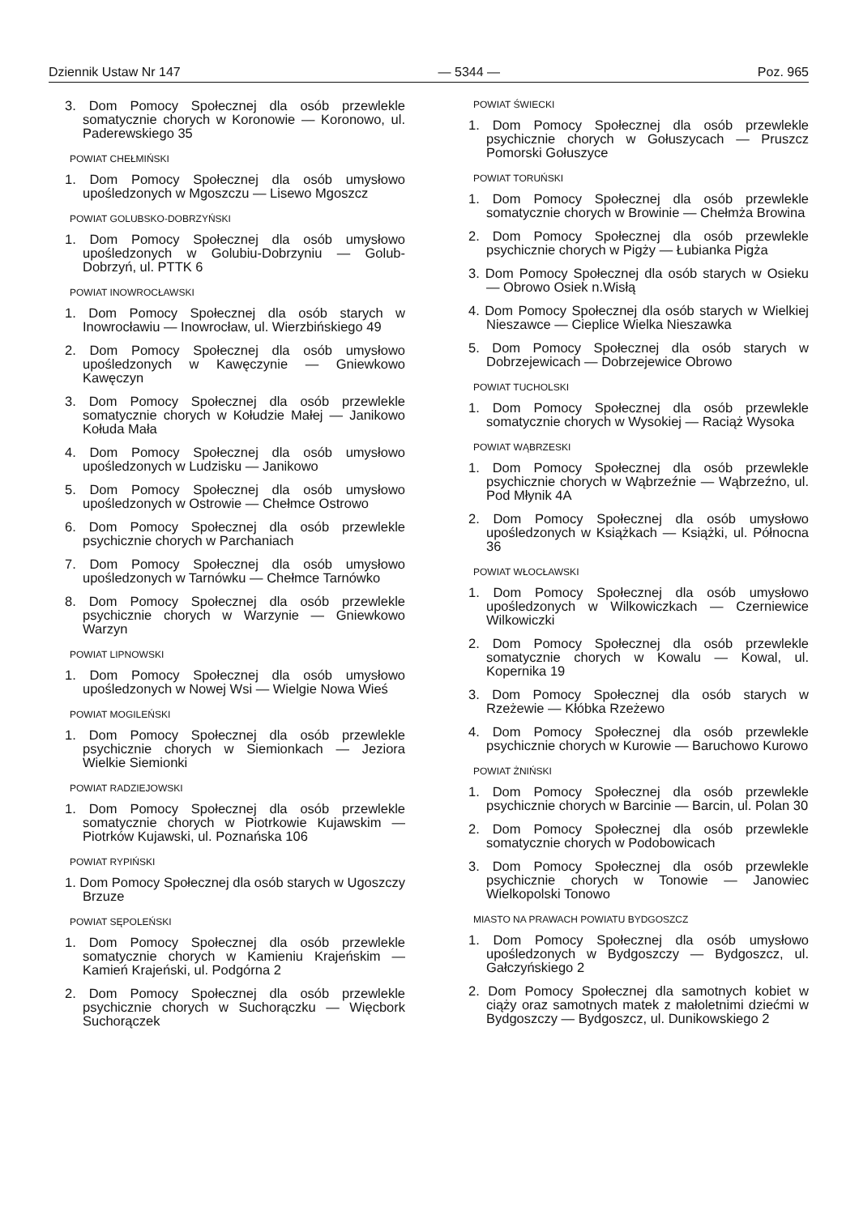Dziennik Ustaw Nr 147 — 5344 — Poz. 965
3. Dom Pomocy Społecznej dla osób przewlekle somatycznie chorych w Koronowie — Koronowo, ul. Paderewskiego 35
POWIAT CHEŁMIŃSKI
1. Dom Pomocy Społecznej dla osób umysłowo upośledzonych w Mgoszczu — Lisewo Mgoszcz
POWIAT GOLUBSKO-DOBRZYŃSKI
1. Dom Pomocy Społecznej dla osób umysłowo upośledzonych w Golubiu-Dobrzyniu — Golub-Dobrzyń, ul. PTTK 6
POWIAT INOWROCŁAWSKI
1. Dom Pomocy Społecznej dla osób starych w Inowrocławiu — Inowrocław, ul. Wierzbińskiego 49
2. Dom Pomocy Społecznej dla osób umysłowo upośledzonych w Kawęczynie — Gniewkowo Kawęczyn
3. Dom Pomocy Społecznej dla osób przewlekle somatycznie chorych w Kołudzie Małej — Janikowo Kołuda Mała
4. Dom Pomocy Społecznej dla osób umysłowo upośledzonych w Ludzisku — Janikowo
5. Dom Pomocy Społecznej dla osób umysłowo upośledzonych w Ostrowie — Chełmce Ostrowo
6. Dom Pomocy Społecznej dla osób przewlekle psychicznie chorych w Parchaniach
7. Dom Pomocy Społecznej dla osób umysłowo upośledzonych w Tarnówku — Chełmce Tarnówko
8. Dom Pomocy Społecznej dla osób przewlekle psychicznie chorych w Warzynie — Gniewkowo Warzyn
POWIAT LIPNOWSKI
1. Dom Pomocy Społecznej dla osób umysłowo upośledzonych w Nowej Wsi — Wielgie Nowa Wieś
POWIAT MOGILEŃSKI
1. Dom Pomocy Społecznej dla osób przewlekle psychicznie chorych w Siemionkach — Jeziora Wielkie Siemionki
POWIAT RADZIEJOWSKI
1. Dom Pomocy Społecznej dla osób przewlekle somatycznie chorych w Piotrkowie Kujawskim — Piotrków Kujawski, ul. Poznańska 106
POWIAT RYPIŃSKI
1. Dom Pomocy Społecznej dla osób starych w Ugoszczy Brzuze
POWIAT SĘPOLEŃSKI
1. Dom Pomocy Społecznej dla osób przewlekle somatycznie chorych w Kamieniu Krajeńskim — Kamień Krajeński, ul. Podgórna 2
2. Dom Pomocy Społecznej dla osób przewlekle psychicznie chorych w Suchorączku — Więcbork Suchorączek
POWIAT ŚWIECKI
1. Dom Pomocy Społecznej dla osób przewlekle psychicznie chorych w Gołuszycach — Pruszcz Pomorski Gołuszyce
POWIAT TORUŃSKI
1. Dom Pomocy Społecznej dla osób przewlekle somatycznie chorych w Browinie — Chełmża Browina
2. Dom Pomocy Społecznej dla osób przewlekle psychicznie chorych w Pigży — Łubianka Pigża
3. Dom Pomocy Społecznej dla osób starych w Osieku — Obrowo Osiek n.Wisłą
4. Dom Pomocy Społecznej dla osób starych w Wielkiej Nieszawce — Cieplice Wielka Nieszawka
5. Dom Pomocy Społecznej dla osób starych w Dobrzejewicach — Dobrzejewice Obrowo
POWIAT TUCHOLSKI
1. Dom Pomocy Społecznej dla osób przewlekle somatycznie chorych w Wysokiej — Raciąż Wysoka
POWIAT WĄBRZESKI
1. Dom Pomocy Społecznej dla osób przewlekle psychicznie chorych w Wąbrzeźnie — Wąbrzeźno, ul. Pod Młynik 4A
2. Dom Pomocy Społecznej dla osób umysłowo upośledzonych w Książkach — Książki, ul. Północna 36
POWIAT WŁOCŁAWSKI
1. Dom Pomocy Społecznej dla osób umysłowo upośledzonych w Wilkowiczkach — Czerniewice Wilkowiczki
2. Dom Pomocy Społecznej dla osób przewlekle somatycznie chorych w Kowalu — Kowal, ul. Kopernika 19
3. Dom Pomocy Społecznej dla osób starych w Rzeżewie — Kłóbka Rzeżewo
4. Dom Pomocy Społecznej dla osób przewlekle psychicznie chorych w Kurowie — Baruchowo Kurowo
POWIAT ŻNIŃSKI
1. Dom Pomocy Społecznej dla osób przewlekle psychicznie chorych w Barcinie — Barcin, ul. Polan 30
2. Dom Pomocy Społecznej dla osób przewlekle somatycznie chorych w Podobowicach
3. Dom Pomocy Społecznej dla osób przewlekle psychicznie chorych w Tonowie — Janowiec Wielkopolski Tonowo
MIASTO NA PRAWACH POWIATU BYDGOSZCZ
1. Dom Pomocy Społecznej dla osób umysłowo upośledzonych w Bydgoszczy — Bydgoszcz, ul. Gałczyńskiego 2
2. Dom Pomocy Społecznej dla samotnych kobiet w ciąży oraz samotnych matek z małoletnimi dziećmi w Bydgoszczy — Bydgoszcz, ul. Dunikowskiego 2